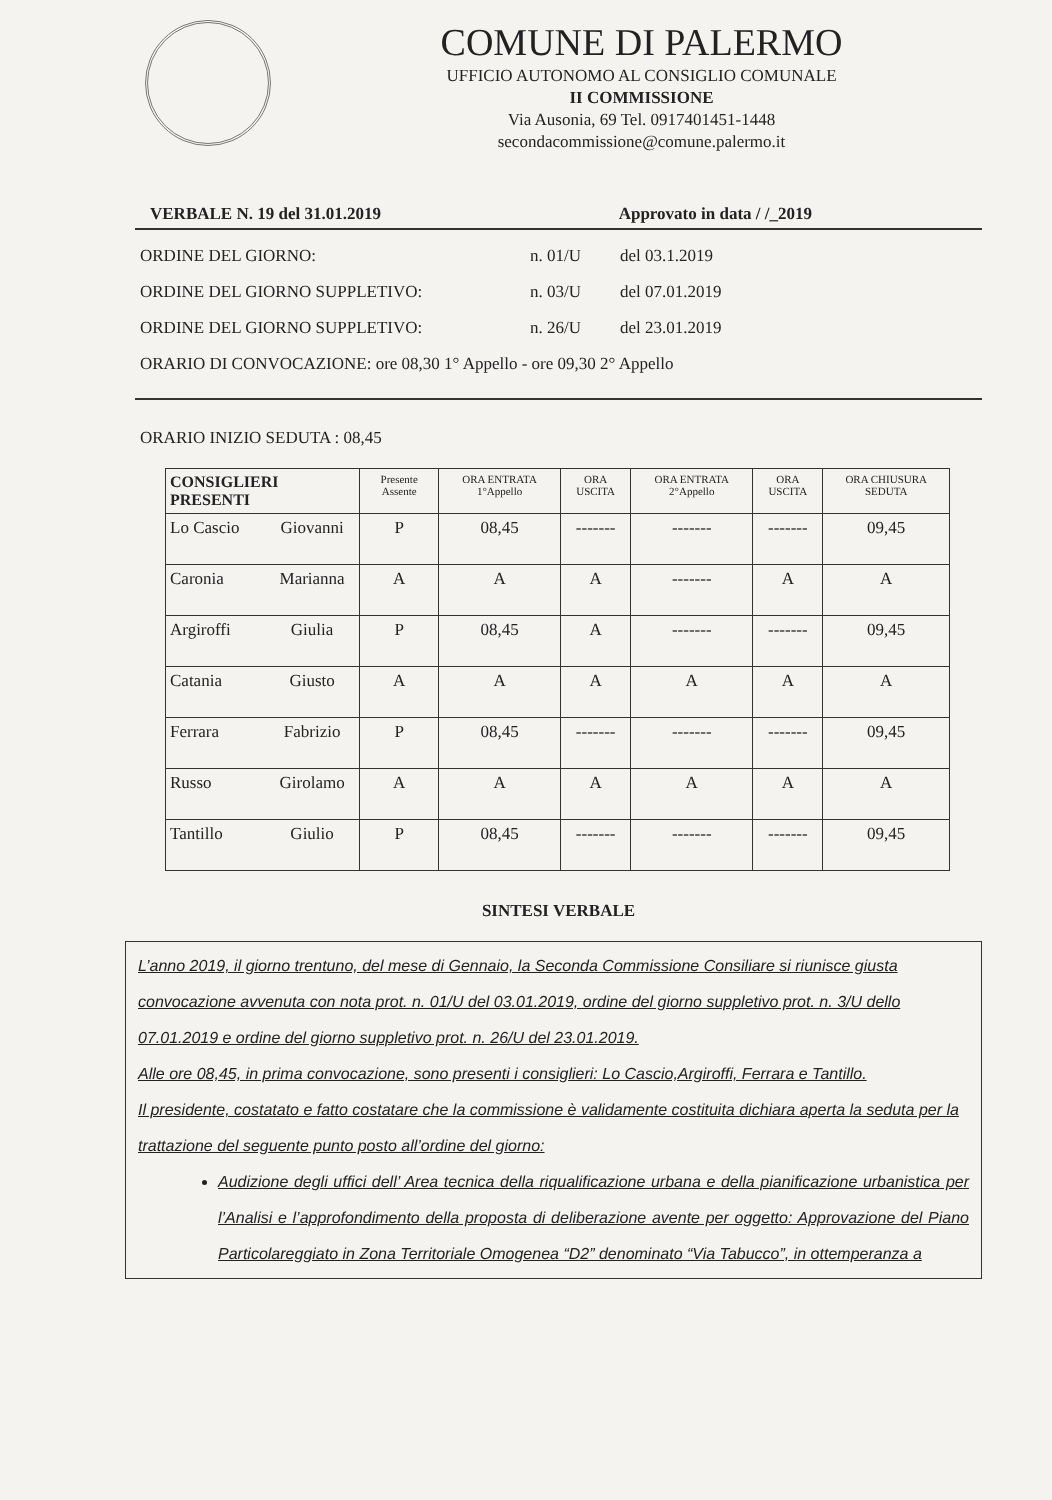COMUNE DI PALERMO
UFFICIO AUTONOMO AL CONSIGLIO COMUNALE
II COMMISSIONE
Via Ausonia, 69 Tel. 0917401451-1448
secondacommissione@comune.palermo.it
VERBALE N. 19 del 31.01.2019 Approvato in data / /_2019
ORDINE DEL GIORNO: n. 01/U del 03.1.2019
ORDINE DEL GIORNO SUPPLETIVO: n. 03/U del 07.01.2019
ORDINE DEL GIORNO SUPPLETIVO: n. 26/U del 23.01.2019
ORARIO DI CONVOCAZIONE: ore 08,30 1° Appello - ore 09,30 2° Appello
ORARIO INIZIO SEDUTA : 08,45
| CONSIGLIERI PRESENTI | | Presente Assente | ORA ENTRATA 1°Appello | ORA USCITA | ORA ENTRATA 2°Appello | ORA USCITA | ORA CHIUSURA SEDUTA |
| --- | --- | --- | --- | --- | --- | --- | --- |
| Lo Cascio | Giovanni | P | 08,45 | ------- | ------- | ------- | 09,45 |
| Caronia | Marianna | A | A | A | ------- | A | A |
| Argiroffi | Giulia | P | 08,45 | A | ------- | ------- | 09,45 |
| Catania | Giusto | A | A | A | A | A | A |
| Ferrara | Fabrizio | P | 08,45 | ------- | ------- | ------- | 09,45 |
| Russo | Girolamo | A | A | A | A | A | A |
| Tantillo | Giulio | P | 08,45 | ------- | ------- | ------- | 09,45 |
SINTESI VERBALE
L’anno 2019, il giorno trentuno, del mese di Gennaio, la Seconda Commissione Consiliare si riunisce giusta convocazione avvenuta con nota prot. n. 01/U del 03.01.2019, ordine del giorno suppletivo prot. n. 3/U dello 07.01.2019 e ordine del giorno suppletivo prot. n. 26/U del 23.01.2019.
Alle ore 08,45, in prima convocazione, sono presenti i consiglieri: Lo Cascio,Argiroffi, Ferrara e Tantillo.
Il presidente, costatato e fatto costatare che la commissione è validamente costituita dichiara aperta la seduta per la trattazione del seguente punto posto all’ordine del giorno:
Audizione degli uffici dell’ Area tecnica della riqualificazione urbana e della pianificazione urbanistica per l’Analisi e l’approfondimento della proposta di deliberazione avente per oggetto: Approvazione del Piano Particolareggiato in Zona Territoriale Omogenea “D2” denominato “Via Tabucco”, in ottemperanza a